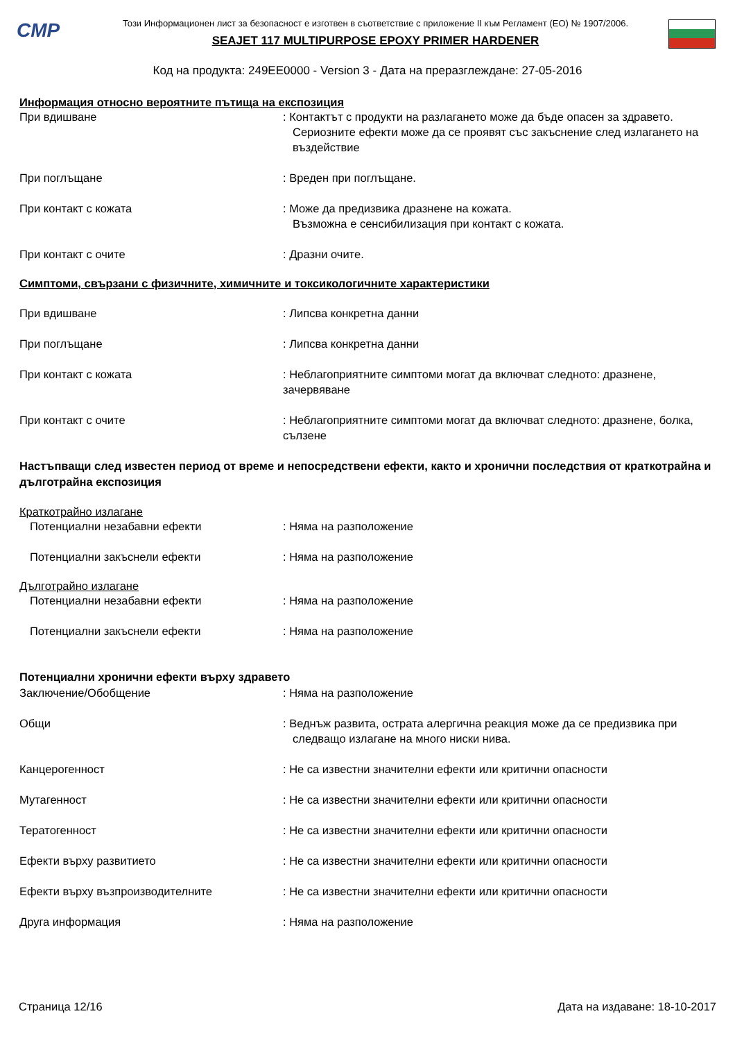CMP
Този Информационен лист за безопасност е изготвен в съответствие с приложение II към Регламент (ЕО) № 1907/2006.
SEAJET 117 MULTIPURPOSE EPOXY PRIMER HARDENER
Код на продукта: 249EE0000 - Version 3 - Дата на преразглеждане: 27-05-2016
Информация относно вероятните пътища на експозиция
При вдишване : Контактът с продукти на разлагането може да бъде опасен за здравето.
Сериозните ефекти може да се проявят със закъснение след излагането на въздействие
При поглъщане : Вреден при поглъщане.
При контакт с кожата : Може да предизвика дразнене на кожата.
Възможна е сенсибилизация при контакт с кожата.
При контакт с очите : Дразни очите.
Симптоми, свързани с физичните, химичните и токсикологичните характеристики
При вдишване : Липсва конкретна данни
При поглъщане : Липсва конкретна данни
При контакт с кожата : Неблагоприятните симптоми могат да включват следното: дразнене, зачервяване
При контакт с очите : Неблагоприятните симптоми могат да включват следното: дразнене, болка, сълзене
Настъпващи след известен период от време и непосредствени ефекти, както и хронични последствия от краткотрайна и дълготрайна експозиция
Краткотрайно излагане
Потенциални незабавни ефекти : Няма на разположение
Потенциални закъснели ефекти : Няма на разположение
Дълготрайно излагане
Потенциални незабавни ефекти : Няма на разположение
Потенциални закъснели ефекти : Няма на разположение
Потенциални хронични ефекти върху здравето
Заключение/Обобщение : Няма на разположение
Общи : Веднъж развита, острата алергична реакция може да се предизвика при следващо излагане на много ниски нива.
Канцерогенност : Не са известни значителни ефекти или критични опасности
Мутагенност : Не са известни значителни ефекти или критични опасности
Тератогенност : Не са известни значителни ефекти или критични опасности
Ефекти върху развитието : Не са известни значителни ефекти или критични опасности
Ефекти върху възпроизводителните : Не са известни значителни ефекти или критични опасности
Друга информация : Няма на разположение
Страница 12/16 Дата на издаване: 18-10-2017